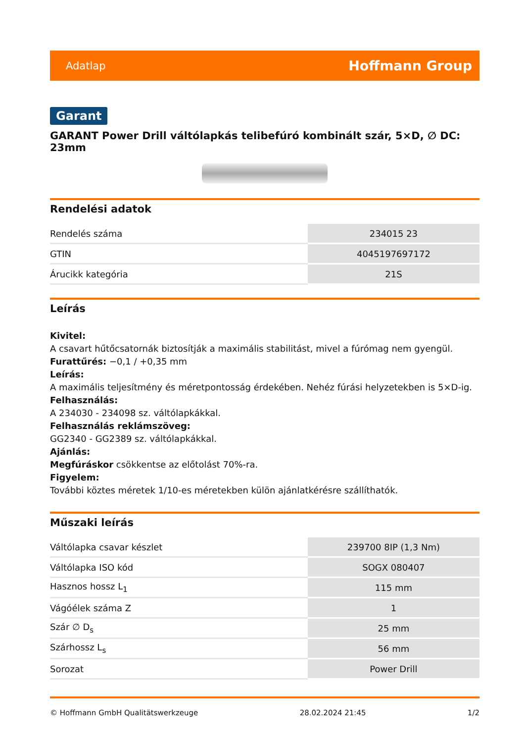Adatlap Hoffmann Group
Garant
GARANT Power Drill váltólapkás telibefúró kombinált szár, 5×D, ∅ DC: 23mm
Rendelési adatok
| Rendelés száma | 234015 23 |
| GTIN | 4045197697172 |
| Árucikk kategória | 21S |
Leírás
Kivitel:
A csavart hűtőcsatornák biztosítják a maximális stabilitást, mivel a fúrómag nem gyengül.
Furattűrés: −0,1 / +0,35 mm
Leírás:
A maximális teljesítmény és méretpontosság érdekében. Nehéz fúrási helyzetekben is 5×D-ig.
Felhasználás:
A 234030 - 234098 sz. váltólapkákkal.
Felhasználás reklámszöveg:
GG2340 - GG2389 sz. váltólapkákkal.
Ajánlás:
Megfúráskor csökkentse az előtolást 70%-ra.
Figyelem:
További köztes méretek 1/10-es méretekben külön ajánlatkérésre szállíthatók.
Műszaki leírás
| Váltólapka csavar készlet | 239700 8IP (1,3 Nm) |
| Váltólapka ISO kód | SOGX 080407 |
| Hasznos hossz L<sub>1</sub> | 115 mm |
| Vágóélek száma Z | 1 |
| Szár ∅ D<sub>s</sub> | 25 mm |
| Szárhossz L<sub>s</sub> | 56 mm |
| Sorozat | Power Drill |
© Hoffmann GmbH Qualitätswerkzeuge 28.02.2024 21:45 1/2